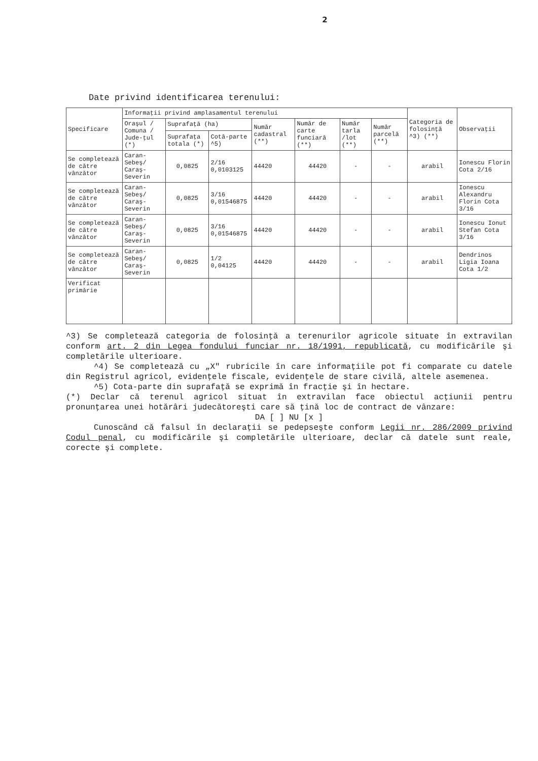2
Date privind identificarea terenului:
| Specificare | Informaţii privind amplasamentul terenului | | | | | | | Categoria de folosinţă ^3) (**) | Observaţii |
| --- | --- | --- | --- | --- | --- | --- | --- | --- | --- |
| | Oraşul / Comuna / Jude-ţul (*) | Suprafaţă (ha) | | Număr cadastral (**) | Număr de carte funciară (**) | Număr tarla /lot (**) | Număr parcelă (**) | | |
| | | Suprafaţa totala (*) | Cotă-parte ^5) | | | | | | |
| Se completează de către vânzător | Caran-Sebeş/ Caraş-Severin | 0,0825 | 2/16 0,0103125 | 44420 | 44420 | - | - | arabil | Ionescu Florin Cota 2/16 |
| Se completează de către vânzător | Caran-Sebeş/ Caraş-Severin | 0,0825 | 3/16 0,01546875 | 44420 | 44420 | - | - | arabil | Ionescu Alexandru Florin Cota 3/16 |
| Se completează de către vânzător | Caran-Sebeş/ Caraş-Severin | 0,0825 | 3/16 0,01546875 | 44420 | 44420 | - | - | arabil | Ionescu Ionut Stefan Cota 3/16 |
| Se completează de către vânzător | Caran-Sebeş/ Caraş-Severin | 0,0825 | 1/2 0,04125 | 44420 | 44420 | - | - | arabil | Dendrinos Ligia Ioana Cota 1/2 |
| Verificat primărie | | | | | | | | | |
^3) Se completează categoria de folosinţă a terenurilor agricole situate în extravilan conform art. 2 din Legea fondului funciar nr. 18/1991, republicată, cu modificările şi completările ulterioare.
^4) Se completează cu „X" rubricile în care informaţiile pot fi comparate cu datele din Registrul agricol, evidenţele fiscale, evidenţele de stare civilă, altele asemenea.
^5) Cota-parte din suprafaţă se exprimă în fracţie şi în hectare.
(*) Declar că terenul agricol situat în extravilan face obiectul acţiunii pentru pronunţarea unei hotărâri judecătoreşti care să ţină loc de contract de vânzare:
DA [ ] NU [x ]
Cunoscând că falsul în declaraţii se pedepseşte conform Legii nr. 286/2009 privind Codul penal, cu modificările şi completările ulterioare, declar că datele sunt reale, corecte şi complete.